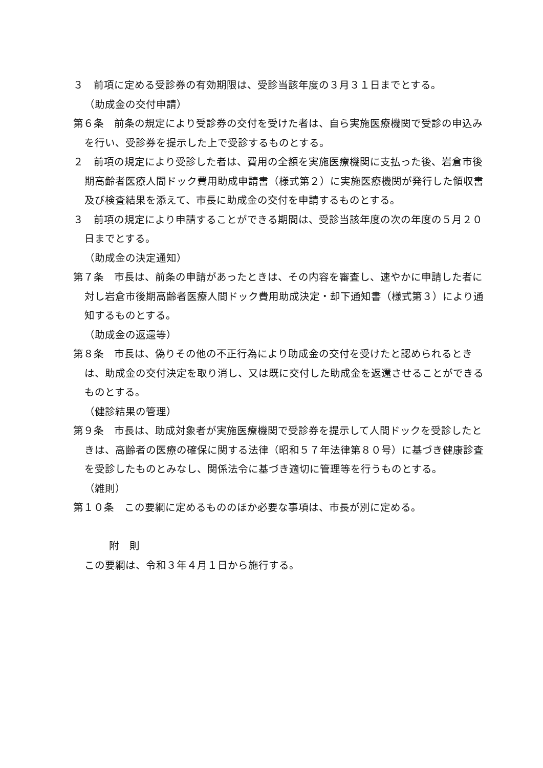３　前項に定める受診券の有効期限は、受診当該年度の３月３１日までとする。
（助成金の交付申請）
第６条　前条の規定により受診券の交付を受けた者は、自ら実施医療機関で受診の申込みを行い、受診券を提示した上で受診するものとする。
２　前項の規定により受診した者は、費用の全額を実施医療機関に支払った後、岩倉市後期高齢者医療人間ドック費用助成申請書（様式第２）に実施医療機関が発行した領収書及び検査結果を添えて、市長に助成金の交付を申請するものとする。
３　前項の規定により申請することができる期間は、受診当該年度の次の年度の５月２０日までとする。
（助成金の決定通知）
第７条　市長は、前条の申請があったときは、その内容を審査し、速やかに申請した者に対し岩倉市後期高齢者医療人間ドック費用助成決定・却下通知書（様式第３）により通知するものとする。
（助成金の返還等）
第８条　市長は、偽りその他の不正行為により助成金の交付を受けたと認められるときは、助成金の交付決定を取り消し、又は既に交付した助成金を返還させることができるものとする。
（健診結果の管理）
第９条　市長は、助成対象者が実施医療機関で受診券を提示して人間ドックを受診したときは、高齢者の医療の確保に関する法律（昭和５７年法律第８０号）に基づき健康診査を受診したものとみなし、関係法令に基づき適切に管理等を行うものとする。
（雑則）
第１０条　この要綱に定めるもののほか必要な事項は、市長が別に定める。
附　則
この要綱は、令和３年４月１日から施行する。